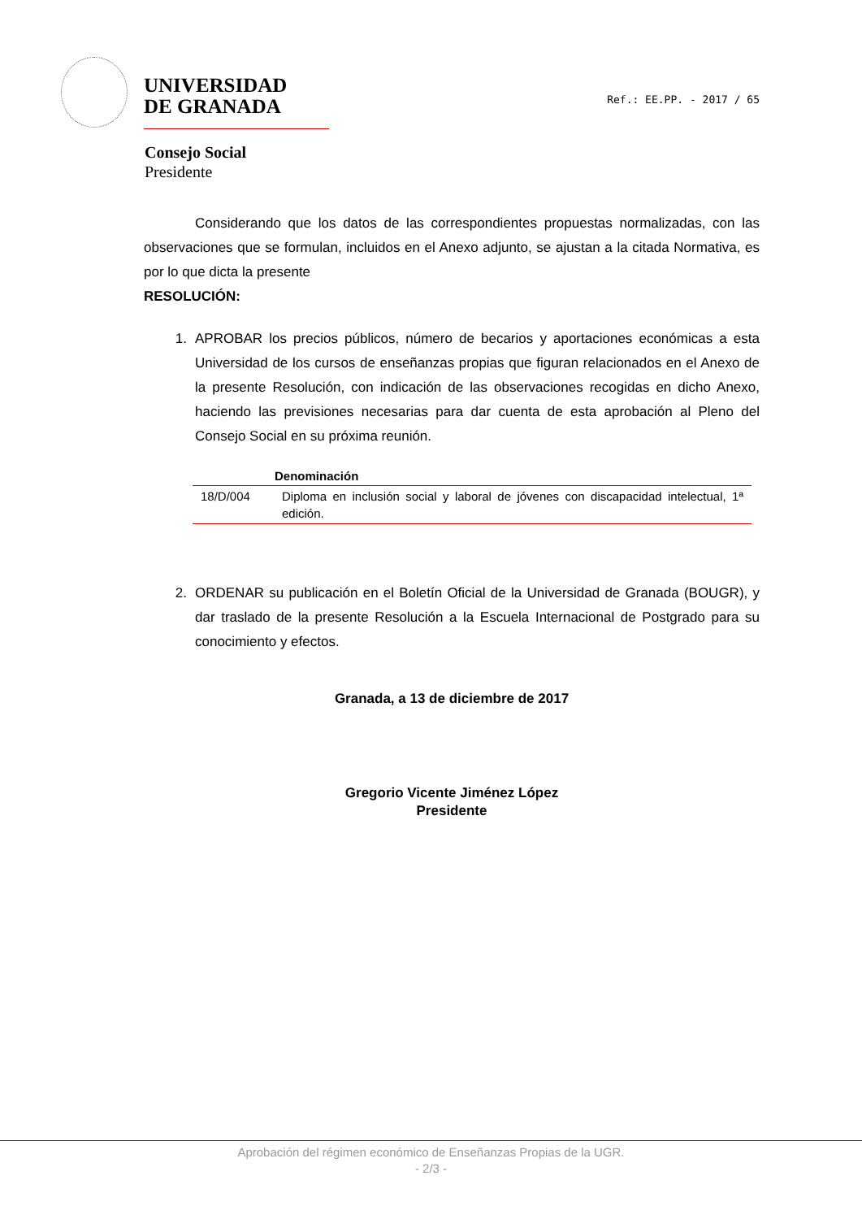UNIVERSIDAD
DE GRANADA
Ref.: EE.PP. - 2017 / 65
Consejo Social
Presidente
Considerando que los datos de las correspondientes propuestas normalizadas, con las observaciones que se formulan, incluidos en el Anexo adjunto, se ajustan a la citada Normativa, es por lo que dicta la presente
RESOLUCIÓN:
1. APROBAR los precios públicos, número de becarios y aportaciones económicas a esta Universidad de los cursos de enseñanzas propias que figuran relacionados en el Anexo de la presente Resolución, con indicación de las observaciones recogidas en dicho Anexo, haciendo las previsiones necesarias para dar cuenta de esta aprobación al Pleno del Consejo Social en su próxima reunión.
| | Denominación |
| --- | --- |
| 18/D/004 | Diploma en inclusión social y laboral de jóvenes con discapacidad intelectual, 1ª edición. |
2. ORDENAR su publicación en el Boletín Oficial de la Universidad de Granada (BOUGR), y dar traslado de la presente Resolución a la Escuela Internacional de Postgrado para su conocimiento y efectos.
Granada, a 13 de diciembre de 2017
Gregorio Vicente Jiménez López
Presidente
Aprobación del régimen económico de Enseñanzas Propias de la UGR.
- 2/3 -